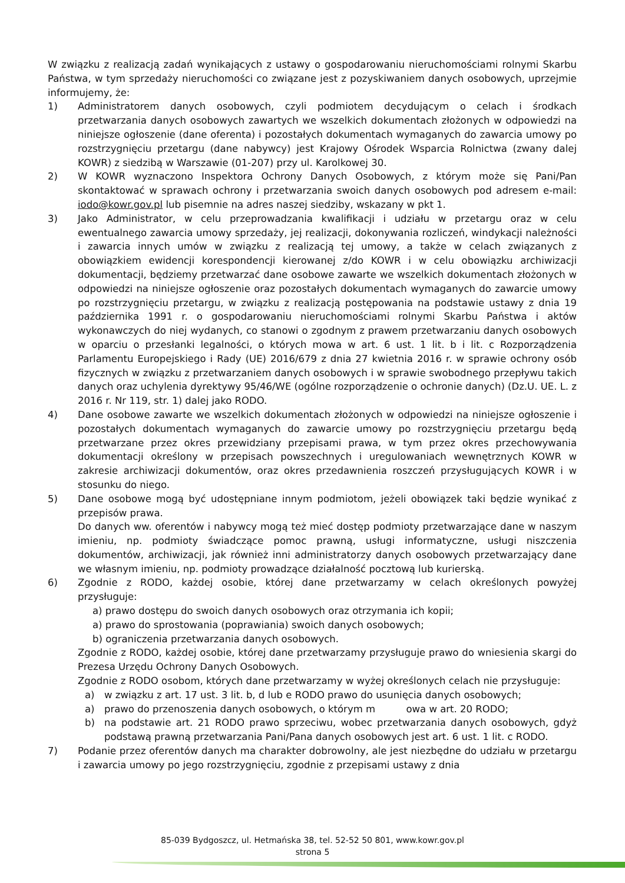W związku z realizacją zadań wynikających z ustawy o gospodarowaniu nieruchomościami rolnymi Skarbu Państwa, w tym sprzedaży nieruchomości co związane jest z pozyskiwaniem danych osobowych, uprzejmie informujemy, że:
1) Administratorem danych osobowych, czyli podmiotem decydującym o celach i środkach przetwarzania danych osobowych zawartych we wszelkich dokumentach złożonych w odpowiedzi na niniejsze ogłoszenie (dane oferenta) i pozostałych dokumentach wymaganych do zawarcia umowy po rozstrzygnięciu przetargu (dane nabywcy) jest Krajowy Ośrodek Wsparcia Rolnictwa (zwany dalej KOWR) z siedzibą w Warszawie (01-207) przy ul. Karolkowej 30.
2) W KOWR wyznaczono Inspektora Ochrony Danych Osobowych, z którym może się Pani/Pan skontaktować w sprawach ochrony i przetwarzania swoich danych osobowych pod adresem e-mail: iodo@kowr.gov.pl lub pisemnie na adres naszej siedziby, wskazany w pkt 1.
3) Jako Administrator, w celu przeprowadzania kwalifikacji i udziału w przetargu oraz w celu ewentualnego zawarcia umowy sprzedaży, jej realizacji, dokonywania rozliczeń, windykacji należności i zawarcia innych umów w związku z realizacją tej umowy, a także w celach związanych z obowiązkiem ewidencji korespondencji kierowanej z/do KOWR i w celu obowiązku archiwizacji dokumentacji, będziemy przetwarzać dane osobowe zawarte we wszelkich dokumentach złożonych w odpowiedzi na niniejsze ogłoszenie oraz pozostałych dokumentach wymaganych do zawarcie umowy po rozstrzygnięciu przetargu, w związku z realizacją postępowania na podstawie ustawy z dnia 19 października 1991 r. o gospodarowaniu nieruchomościami rolnymi Skarbu Państwa i aktów wykonawczych do niej wydanych, co stanowi o zgodnym z prawem przetwarzaniu danych osobowych w oparciu o przesłanki legalności, o których mowa w art. 6 ust. 1 lit. b i lit. c Rozporządzenia Parlamentu Europejskiego i Rady (UE) 2016/679 z dnia 27 kwietnia 2016 r. w sprawie ochrony osób fizycznych w związku z przetwarzaniem danych osobowych i w sprawie swobodnego przepływu takich danych oraz uchylenia dyrektywy 95/46/WE (ogólne rozporządzenie o ochronie danych) (Dz.U. UE. L. z 2016 r. Nr 119, str. 1) dalej jako RODO.
4) Dane osobowe zawarte we wszelkich dokumentach złożonych w odpowiedzi na niniejsze ogłoszenie i pozostałych dokumentach wymaganych do zawarcie umowy po rozstrzygnięciu przetargu będą przetwarzane przez okres przewidziany przepisami prawa, w tym przez okres przechowywania dokumentacji określony w przepisach powszechnych i uregulowaniach wewnętrznych KOWR w zakresie archiwizacji dokumentów, oraz okres przedawnienia roszczeń przysługujących KOWR i w stosunku do niego.
5) Dane osobowe mogą być udostępniane innym podmiotom, jeżeli obowiązek taki będzie wynikać z przepisów prawa.
Do danych ww. oferentów i nabywcy mogą też mieć dostęp podmioty przetwarzające dane w naszym imieniu, np. podmioty świadczące pomoc prawną, usługi informatyczne, usługi niszczenia dokumentów, archiwizacji, jak również inni administratorzy danych osobowych przetwarzający dane we własnym imieniu, np. podmioty prowadzące działalność pocztową lub kurierską.
6) Zgodnie z RODO, każdej osobie, której dane przetwarzamy w celach określonych powyżej przysługuje:
a) prawo dostępu do swoich danych osobowych oraz otrzymania ich kopii;
a) prawo do sprostowania (poprawiania) swoich danych osobowych;
b) ograniczenia przetwarzania danych osobowych.
Zgodnie z RODO, każdej osobie, której dane przetwarzamy przysługuje prawo do wniesienia skargi do Prezesa Urzędu Ochrony Danych Osobowych.
Zgodnie z RODO osobom, których dane przetwarzamy w wyżej określonych celach nie przysługuje:
a) w związku z art. 17 ust. 3 lit. b, d lub e RODO prawo do usunięcia danych osobowych;
a) prawo do przenoszenia danych osobowych, o którym m owa w art. 20 RODO;
b) na podstawie art. 21 RODO prawo sprzeciwu, wobec przetwarzania danych osobowych, gdyż podstawą prawną przetwarzania Pani/Pana danych osobowych jest art. 6 ust. 1 lit. c RODO.
7) Podanie przez oferentów danych ma charakter dobrowolny, ale jest niezbędne do udziału w przetargu i zawarcia umowy po jego rozstrzygnięciu, zgodnie z przepisami ustawy z dnia
85-039 Bydgoszcz, ul. Hetmańska 38, tel. 52-52 50 801, www.kowr.gov.pl
strona 5